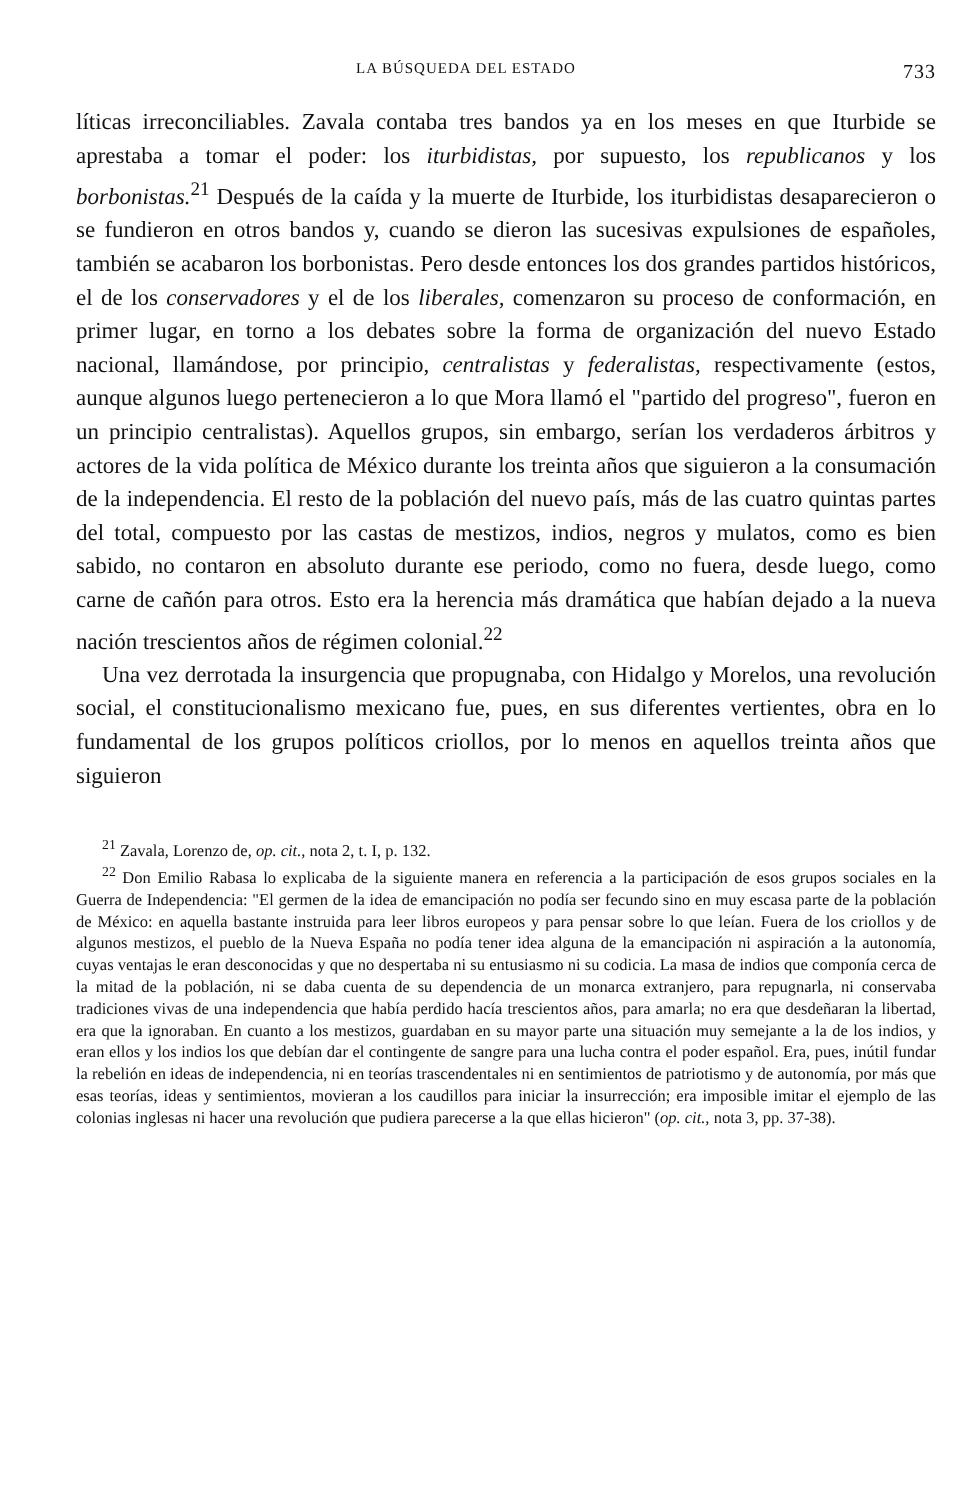LA BÚSQUEDA DEL ESTADO 733
líticas irreconciliables. Zavala contaba tres bandos ya en los meses en que Iturbide se aprestaba a tomar el poder: los iturbidistas, por supuesto, los republicanos y los borbonistas.<sup>21</sup> Después de la caída y la muerte de Iturbide, los iturbidistas desaparecieron o se fundieron en otros bandos y, cuando se dieron las sucesivas expulsiones de españoles, también se acabaron los borbonistas. Pero desde entonces los dos grandes partidos históricos, el de los conservadores y el de los liberales, comenzaron su proceso de conformación, en primer lugar, en torno a los debates sobre la forma de organización del nuevo Estado nacional, llamándose, por principio, centralistas y federalistas, respectivamente (estos, aunque algunos luego pertenecieron a lo que Mora llamó el "partido del progreso", fueron en un principio centralistas). Aquellos grupos, sin embargo, serían los verdaderos árbitros y actores de la vida política de México durante los treinta años que siguieron a la consumación de la independencia. El resto de la población del nuevo país, más de las cuatro quintas partes del total, compuesto por las castas de mestizos, indios, negros y mulatos, como es bien sabido, no contaron en absoluto durante ese periodo, como no fuera, desde luego, como carne de cañón para otros. Esto era la herencia más dramática que habían dejado a la nueva nación trescientos años de régimen colonial.<sup>22</sup>
Una vez derrotada la insurgencia que propugnaba, con Hidalgo y Morelos, una revolución social, el constitucionalismo mexicano fue, pues, en sus diferentes vertientes, obra en lo fundamental de los grupos políticos criollos, por lo menos en aquellos treinta años que siguieron
<sup>21</sup> Zavala, Lorenzo de, op. cit., nota 2, t. I, p. 132.
<sup>22</sup> Don Emilio Rabasa lo explicaba de la siguiente manera en referencia a la participación de esos grupos sociales en la Guerra de Independencia: "El germen de la idea de emancipación no podía ser fecundo sino en muy escasa parte de la población de México: en aquella bastante instruida para leer libros europeos y para pensar sobre lo que leían. Fuera de los criollos y de algunos mestizos, el pueblo de la Nueva España no podía tener idea alguna de la emancipación ni aspiración a la autonomía, cuyas ventajas le eran desconocidas y que no despertaba ni su entusiasmo ni su codicia. La masa de indios que componía cerca de la mitad de la población, ni se daba cuenta de su dependencia de un monarca extranjero, para repugnarla, ni conservaba tradiciones vivas de una independencia que había perdido hacía trescientos años, para amarla; no era que desdeñaran la libertad, era que la ignoraban. En cuanto a los mestizos, guardaban en su mayor parte una situación muy semejante a la de los indios, y eran ellos y los indios los que debían dar el contingente de sangre para una lucha contra el poder español. Era, pues, inútil fundar la rebelión en ideas de independencia, ni en teorías trascendentales ni en sentimientos de patriotismo y de autonomía, por más que esas teorías, ideas y sentimientos, movieran a los caudillos para iniciar la insurrección; era imposible imitar el ejemplo de las colonias inglesas ni hacer una revolución que pudiera parecerse a la que ellas hicieron" (op. cit., nota 3, pp. 37-38).